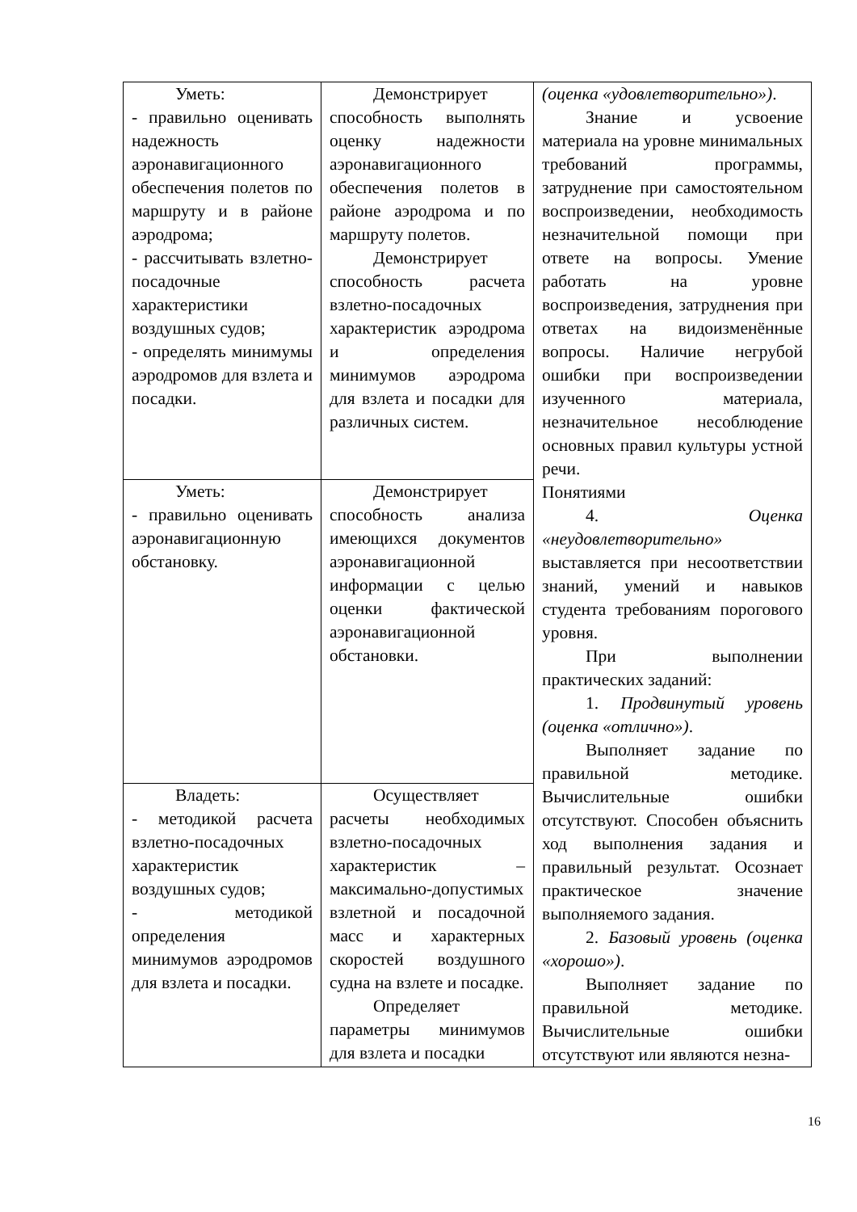| Уметь: - правильно оценивать надежность аэронавигационного обеспечения полетов по маршруту и в районе аэродрома; - рассчитывать взлетно-посадочные характеристики воздушных судов; - определять минимумы аэродромов для взлета и посадки. | Демонстрирует способность выполнять оценку надежности аэронавигационного обеспечения полетов в районе аэродрома и по маршруту полетов. Демонстрирует способность расчета взлетно-посадочных характеристик аэродрома и определения минимумов аэродрома для взлета и посадки для различных систем. | (оценка «удовлетворительно») . Знание и усвоение материала на уровне минимальных требований программы, затруднение при самостоятельном воспроизведении, необходимость незначительной помощи при ответе на вопросы. Умение работать на уровне воспроизведения, затруднения при ответах на видоизменённые вопросы. Наличие негрубой ошибки при воспроизведении изученного материала, незначительное несоблюдение основных правил культуры устной речи. Понятиями 4. Оценка «неудовлетворительно» выставляется при несоответствии знаний, умений и навыков студента требованиям порогового уровня. При выполнении практических заданий: 1. Продвинутый уровень (оценка «отлично») . Выполняет задание по правильной методике. Вычислительные ошибки отсутствуют. Способен объяснить ход выполнения задания и правильный результат. Осознает практическое значение выполняемого задания. 2. Базовый уровень (оценка «хорошо») . Выполняет задание по правильной методике. Вычислительные ошибки отсутствуют или являются незна- |
| Уметь: - правильно оценивать аэронавигационную обстановку. | Демонстрирует способность анализа имеющихся документов аэронавигационной информации с целью оценки фактической аэронавигационной обстановки. | |
| Владеть: - методикой расчета взлетно-посадочных характеристик воздушных судов; - методикой определения минимумов аэродромов для взлета и посадки. | Осуществляет расчеты необходимых взлетно-посадочных характеристик – максимально-допустимых взлетной и посадочной масс и характерных скоростей воздушного судна на взлете и посадке. Определяет параметры минимумов для взлета и посадки | |
16